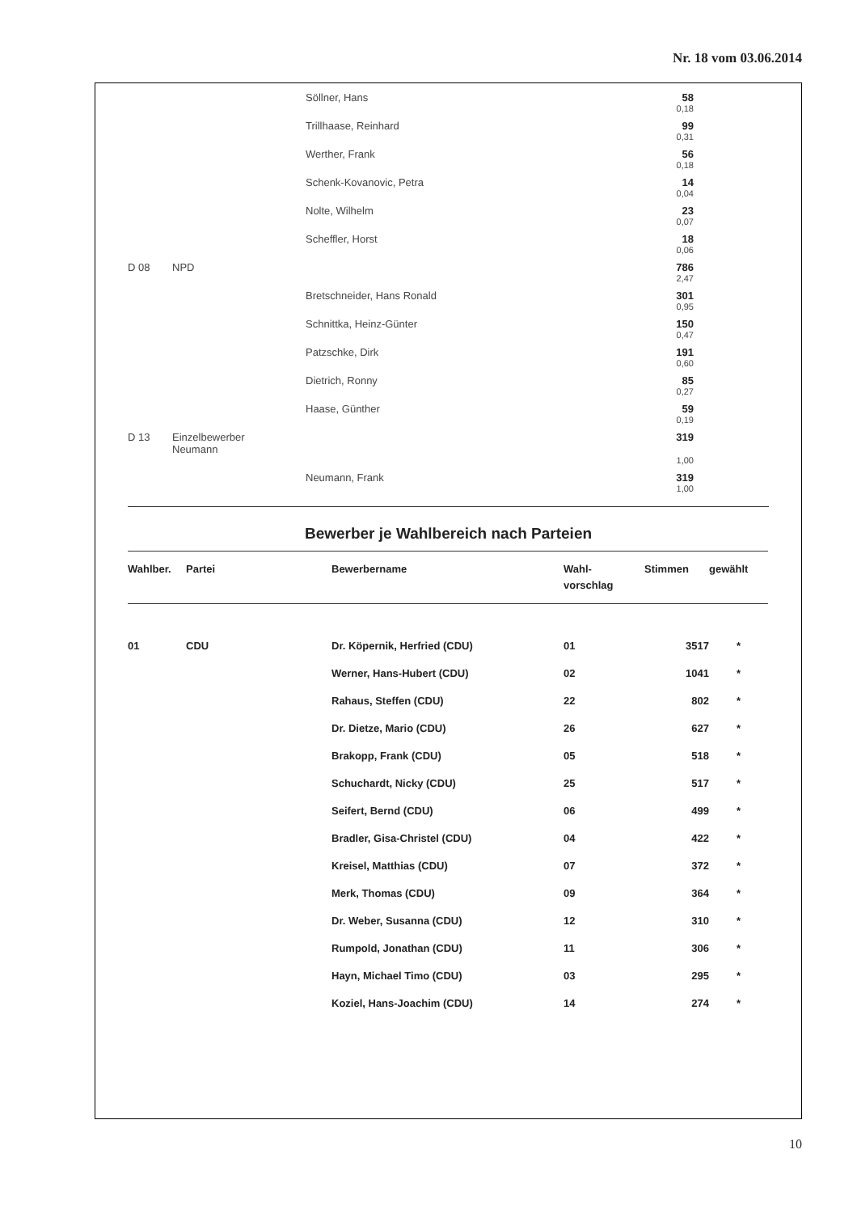Nr. 18 vom 03.06.2014
| | | Söllner, Hans | 58 | |
| | | | 0,18 | |
| | | Trillhaase, Reinhard | 99 | |
| | | | 0,31 | |
| | | Werther, Frank | 56 | |
| | | | 0,18 | |
| | | Schenk-Kovanovic, Petra | 14 | |
| | | | 0,04 | |
| | | Nolte, Wilhelm | 23 | |
| | | | 0,07 | |
| | | Scheffler, Horst | 18 | |
| | | | 0,06 | |
| D 08 | NPD | | 786 | |
| | | | 2,47 | |
| | | Bretschneider, Hans Ronald | 301 | |
| | | | 0,95 | |
| | | Schnittka, Heinz-Günter | 150 | |
| | | | 0,47 | |
| | | Patzschke, Dirk | 191 | |
| | | | 0,60 | |
| | | Dietrich, Ronny | 85 | |
| | | | 0,27 | |
| | | Haase, Günther | 59 | |
| | | | 0,19 | |
| D 13 | Einzelbewerber Neumann | | 319 | |
| | | | 1,00 | |
| | | Neumann, Frank | 319 | |
| | | | 1,00 | |
Bewerber je Wahlbereich nach Parteien
| Wahlber. | Partei | Bewerbername | Wahl- vorschlag | Stimmen | gewählt |
| --- | --- | --- | --- | --- | --- |
| 01 | CDU | Dr. Köpernik, Herfried (CDU) | 01 | 3517 | * |
| | | Werner, Hans-Hubert (CDU) | 02 | 1041 | * |
| | | Rahaus, Steffen (CDU) | 22 | 802 | * |
| | | Dr. Dietze, Mario (CDU) | 26 | 627 | * |
| | | Brakopp, Frank (CDU) | 05 | 518 | * |
| | | Schuchardt, Nicky (CDU) | 25 | 517 | * |
| | | Seifert, Bernd (CDU) | 06 | 499 | * |
| | | Bradler, Gisa-Christel (CDU) | 04 | 422 | * |
| | | Kreisel, Matthias (CDU) | 07 | 372 | * |
| | | Merk, Thomas (CDU) | 09 | 364 | * |
| | | Dr. Weber, Susanna (CDU) | 12 | 310 | * |
| | | Rumpold, Jonathan (CDU) | 11 | 306 | * |
| | | Hayn, Michael Timo (CDU) | 03 | 295 | * |
| | | Koziel, Hans-Joachim (CDU) | 14 | 274 | * |
10